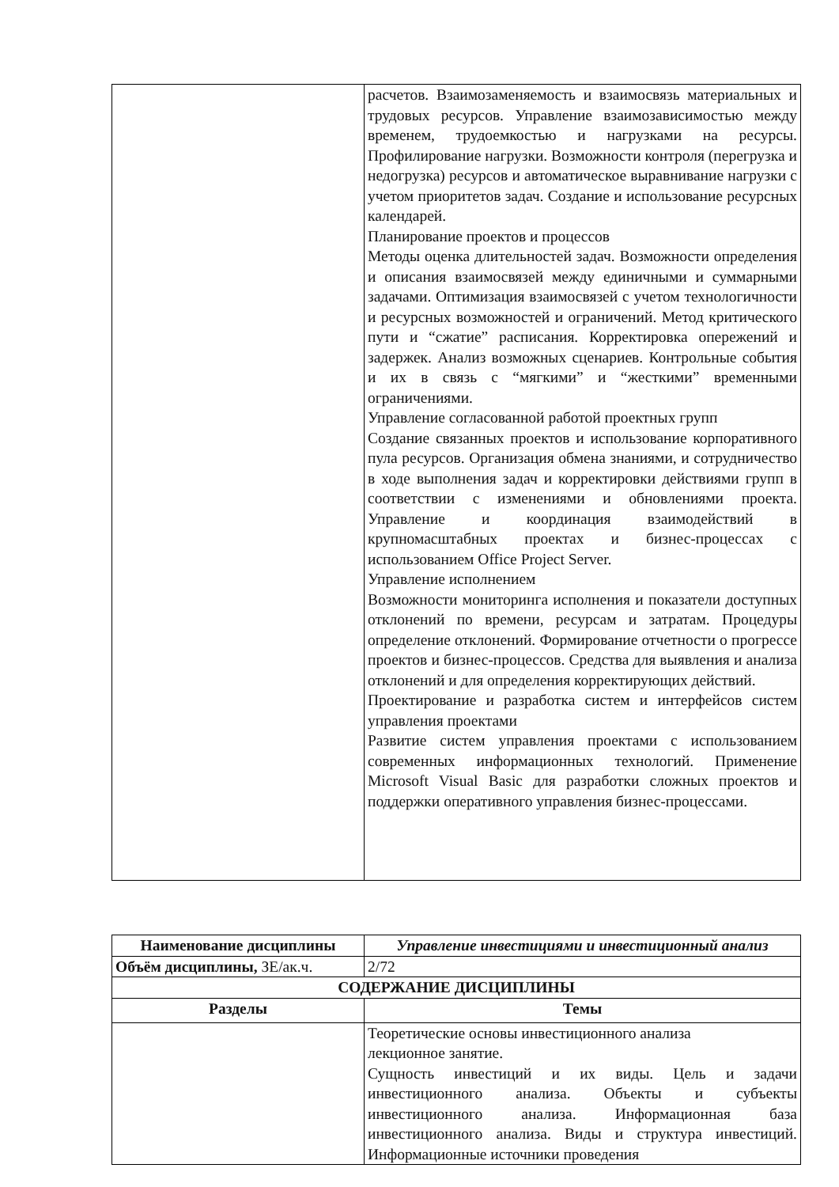| | расчетов. Взаимозаменяемость и взаимосвязь материальных и трудовых ресурсов. Управление взаимозависимостью между временем, трудоемкостью и нагрузками на ресурсы. Профилирование нагрузки. Возможности контроля (перегрузка и недогрузка) ресурсов и автоматическое выравнивание нагрузки с учетом приоритетов задач. Создание и использование ресурсных календарей. Планирование проектов и процессов Методы оценка длительностей задач. Возможности определения и описания взаимосвязей между единичными и суммарными задачами. Оптимизация взаимосвязей с учетом технологичности и ресурсных возможностей и ограничений. Метод критического пути и “сжатие” расписания. Корректировка опережений и задержек. Анализ возможных сценариев. Контрольные события и их в связь с “мягкими” и “жесткими” временными ограничениями. Управление согласованной работой проектных групп Создание связанных проектов и использование корпоративного пула ресурсов. Организация обмена знаниями, и сотрудничество в ходе выполнения задач и корректировки действиями групп в соответствии с изменениями и обновлениями проекта. Управление и координация взаимодействий в крупномасштабных проектах и бизнес-процессах с использованием Office Project Server. Управление исполнением Возможности мониторинга исполнения и показатели доступных отклонений по времени, ресурсам и затратам. Процедуры определение отклонений. Формирование отчетности о прогрессе проектов и бизнес-процессов. Средства для выявления и анализа отклонений и для определения корректирующих действий. Проектирование и разработка систем и интерфейсов систем управления проектами Развитие систем управления проектами с использованием современных информационных технологий. Применение Microsoft Visual Basic для разработки сложных проектов и поддержки оперативного управления бизнес-процессами. |
| Наименование дисциплины | Управление инвестициями и инвестиционный анализ |
| --- | --- |
| Объём дисциплины, ЗЕ/ак.ч. | 2/72 |
| СОДЕРЖАНИЕ ДИСЦИПЛИНЫ | |
| Разделы | Темы |
| | Теоретические основы инвестиционного анализа лекционное занятие. Сущность инвестиций и их виды. Цель и задачи инвестиционного анализа. Объекты и субъекты инвестиционного анализа. Информационная база инвестиционного анализа. Виды и структура инвестиций. Информационные источники проведения |